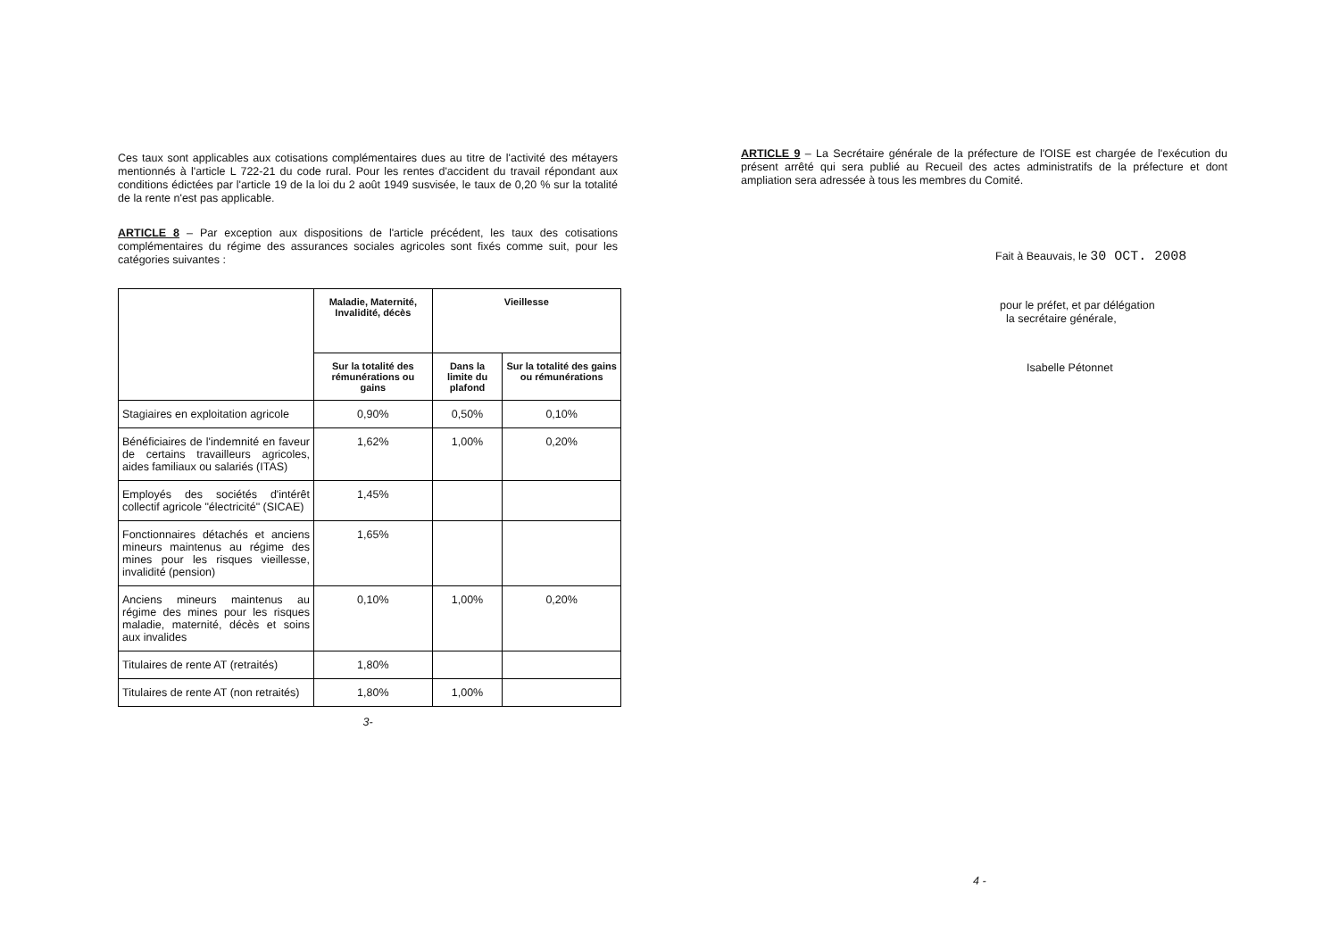Ces taux sont applicables aux cotisations complémentaires dues au titre de l'activité des métayers mentionnés à l'article L 722-21 du code rural. Pour les rentes d'accident du travail répondant aux conditions édictées par l'article 19 de la loi du 2 août 1949 susvisée, le taux de 0,20 % sur la totalité de la rente n'est pas applicable.
ARTICLE 8 – Par exception aux dispositions de l'article précédent, les taux des cotisations complémentaires du régime des assurances sociales agricoles sont fixés comme suit, pour les catégories suivantes :
| | Maladie, Maternité, Invalidité, décès | Vieillesse | |
| --- | --- | --- | --- |
| | Sur la totalité des rémunérations ou gains | Dans la limite du plafond | Sur la totalité des gains ou rémunérations |
| Stagiaires en exploitation agricole | 0,90% | 0,50% | 0,10% |
| Bénéficiaires de l'indemnité en faveur de certains travailleurs agricoles, aides familiaux ou salariés (ITAS) | 1,62% | 1,00% | 0,20% |
| Employés des sociétés d'intérêt collectif agricole "électricité" (SICAE) | 1,45% | | |
| Fonctionnaires détachés et anciens mineurs maintenus au régime des mines pour les risques vieillesse, invalidité (pension) | 1,65% | | |
| Anciens mineurs maintenus au régime des mines pour les risques maladie, maternité, décès et soins aux invalides | 0,10% | 1,00% | 0,20% |
| Titulaires de rente AT (retraités) | 1,80% | | |
| Titulaires de rente AT (non retraités) | 1,80% | 1,00% | |
3-
ARTICLE 9 – La Secrétaire générale de la préfecture de l'OISE est chargée de l'exécution du présent arrêté qui sera publié au Recueil des actes administratifs de la préfecture et dont ampliation sera adressée à tous les membres du Comité.
Fait à Beauvais, le 30 OCT. 2008
pour le préfet, et par délégation
la secrétaire générale,
Isabelle Pétonnet
4 -